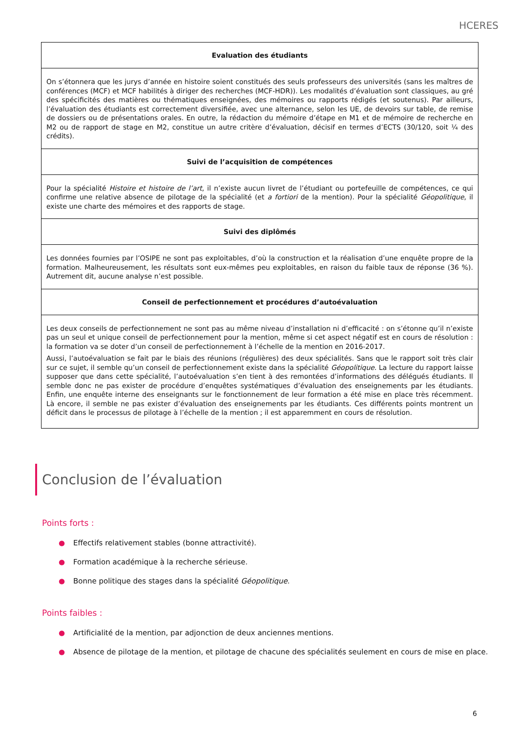HCERES
| Evaluation des étudiants |
| --- |
| On s’étonnera que les jurys d’année en histoire soient constitués des seuls professeurs des universités (sans les maîtres de conférences (MCF) et MCF habilités à diriger des recherches (MCF-HDR)). Les modalités d’évaluation sont classiques, au gré des spécificités des matières ou thématiques enseignées, des mémoires ou rapports rédigés (et soutenus). Par ailleurs, l’évaluation des étudiants est correctement diversifiée, avec une alternance, selon les UE, de devoirs sur table, de remise de dossiers ou de présentations orales. En outre, la rédaction du mémoire d’étape en M1 et de mémoire de recherche en M2 ou de rapport de stage en M2, constitue un autre critère d’évaluation, décisif en termes d’ECTS (30/120, soit ¼ des crédits). |
| Suivi de l’acquisition de compétences |
| Pour la spécialité Histoire et histoire de l’art , il n’existe aucun livret de l’étudiant ou portefeuille de compétences, ce qui confirme une relative absence de pilotage de la spécialité (et a fortiori de la mention). Pour la spécialité Géopolitique , il existe une charte des mémoires et des rapports de stage. |
| Suivi des diplômés |
| Les données fournies par l’OSIPE ne sont pas exploitables, d’où la construction et la réalisation d’une enquête propre de la formation. Malheureusement, les résultats sont eux-mêmes peu exploitables, en raison du faible taux de réponse (36 %). Autrement dit, aucune analyse n’est possible. |
| Conseil de perfectionnement et procédures d’autoévaluation |
| Les deux conseils de perfectionnement ne sont pas au même niveau d’installation ni d’efficacité : on s’étonne qu’il n’existe pas un seul et unique conseil de perfectionnement pour la mention, même si cet aspect négatif est en cours de résolution : la formation va se doter d’un conseil de perfectionnement à l’échelle de la mention en 2016-2017. Aussi, l’autoévaluation se fait par le biais des réunions (régulières) des deux spécialités. Sans que le rapport soit très clair sur ce sujet, il semble qu’un conseil de perfectionnement existe dans la spécialité Géopolitique . La lecture du rapport laisse supposer que dans cette spécialité, l’autoévaluation s’en tient à des remontées d’informations des délégués étudiants. Il semble donc ne pas exister de procédure d’enquêtes systématiques d’évaluation des enseignements par les étudiants. Enfin, une enquête interne des enseignants sur le fonctionnement de leur formation a été mise en place très récemment. Là encore, il semble ne pas exister d’évaluation des enseignements par les étudiants. Ces différents points montrent un déficit dans le processus de pilotage à l’échelle de la mention ; il est apparemment en cours de résolution. |
Conclusion de l’évaluation
Points forts :
● Effectifs relativement stables (bonne attractivité).
● Formation académique à la recherche sérieuse.
● Bonne politique des stages dans la spécialité Géopolitique.
Points faibles :
● Artificialité de la mention, par adjonction de deux anciennes mentions.
● Absence de pilotage de la mention, et pilotage de chacune des spécialités seulement en cours de mise en place.
6